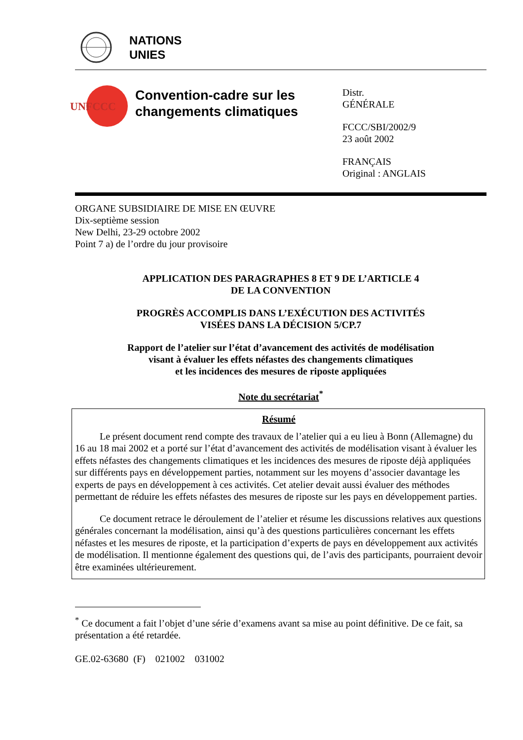NATIONS
UNIES
UNFCCC
Convention-cadre sur les changements climatiques
Distr.
GÉNÉRALE
FCCC/SBI/2002/9
23 août 2002
FRANÇAIS
Original : ANGLAIS
ORGANE SUBSIDIAIRE DE MISE EN ŒUVRE
Dix-septième session
New Delhi, 23-29 octobre 2002
Point 7 a) de l’ordre du jour provisoire
APPLICATION DES PARAGRAPHES 8 ET 9 DE L’ARTICLE 4
DE LA CONVENTION
PROGRÈS ACCOMPLIS DANS L’EXÉCUTION DES ACTIVITÉS
VISÉES DANS LA DÉCISION 5/CP.7
Rapport de l’atelier sur l’état d’avancement des activités de modélisation
visant à évaluer les effets néfastes des changements climatiques
et les incidences des mesures de riposte appliquées
Note du secrétariat<sup>*</sup>
Résumé
Le présent document rend compte des travaux de l’atelier qui a eu lieu à Bonn (Allemagne) du 16 au 18 mai 2002 et a porté sur l’état d’avancement des activités de modélisation visant à évaluer les effets néfastes des changements climatiques et les incidences des mesures de riposte déjà appliquées sur différents pays en développement parties, notamment sur les moyens d’associer davantage les experts de pays en développement à ces activités. Cet atelier devait aussi évaluer des méthodes permettant de réduire les effets néfastes des mesures de riposte sur les pays en développement parties.
Ce document retrace le déroulement de l’atelier et résume les discussions relatives aux questions générales concernant la modélisation, ainsi qu’à des questions particulières concernant les effets néfastes et les mesures de riposte, et la participation d’experts de pays en développement aux activités de modélisation. Il mentionne également des questions qui, de l’avis des participants, pourraient devoir être examinées ultérieurement.
<sup>*</sup> Ce document a fait l’objet d’une série d’examens avant sa mise au point définitive. De ce fait, sa présentation a été retardée.
GE.02-63680 (F) 021002 031002